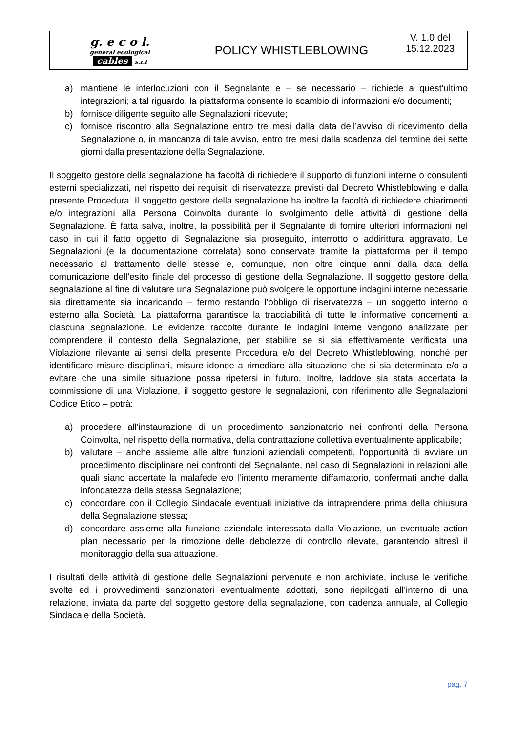| g. e c o l. general ecological cables s.r.l | POLICY WHISTLEBLOWING | V. 1.0 del 15.12.2023 |
a) mantiene le interlocuzioni con il Segnalante e – se necessario – richiede a quest’ultimo integrazioni; a tal riguardo, la piattaforma consente lo scambio di informazioni e/o documenti;
b) fornisce diligente seguito alle Segnalazioni ricevute;
c) fornisce riscontro alla Segnalazione entro tre mesi dalla data dell’avviso di ricevimento della Segnalazione o, in mancanza di tale avviso, entro tre mesi dalla scadenza del termine dei sette giorni dalla presentazione della Segnalazione.
Il soggetto gestore della segnalazione ha facoltà di richiedere il supporto di funzioni interne o consulenti esterni specializzati, nel rispetto dei requisiti di riservatezza previsti dal Decreto Whistleblowing e dalla presente Procedura. Il soggetto gestore della segnalazione ha inoltre la facoltà di richiedere chiarimenti e/o integrazioni alla Persona Coinvolta durante lo svolgimento delle attività di gestione della Segnalazione. È fatta salva, inoltre, la possibilità per il Segnalante di fornire ulteriori informazioni nel caso in cui il fatto oggetto di Segnalazione sia proseguito, interrotto o addirittura aggravato. Le Segnalazioni (e la documentazione correlata) sono conservate tramite la piattaforma per il tempo necessario al trattamento delle stesse e, comunque, non oltre cinque anni dalla data della comunicazione dell’esito finale del processo di gestione della Segnalazione. Il soggetto gestore della segnalazione al fine di valutare una Segnalazione può svolgere le opportune indagini interne necessarie sia direttamente sia incaricando – fermo restando l’obbligo di riservatezza – un soggetto interno o esterno alla Società. La piattaforma garantisce la tracciabilità di tutte le informative concernenti a ciascuna segnalazione. Le evidenze raccolte durante le indagini interne vengono analizzate per comprendere il contesto della Segnalazione, per stabilire se si sia effettivamente verificata una Violazione rilevante ai sensi della presente Procedura e/o del Decreto Whistleblowing, nonché per identificare misure disciplinari, misure idonee a rimediare alla situazione che si sia determinata e/o a evitare che una simile situazione possa ripetersi in futuro. Inoltre, laddove sia stata accertata la commissione di una Violazione, il soggetto gestore le segnalazioni, con riferimento alle Segnalazioni Codice Etico – potrà:
a) procedere all’instaurazione di un procedimento sanzionatorio nei confronti della Persona Coinvolta, nel rispetto della normativa, della contrattazione collettiva eventualmente applicabile;
b) valutare – anche assieme alle altre funzioni aziendali competenti, l’opportunità di avviare un procedimento disciplinare nei confronti del Segnalante, nel caso di Segnalazioni in relazioni alle quali siano accertate la malafede e/o l’intento meramente diffamatorio, confermati anche dalla infondatezza della stessa Segnalazione;
c) concordare con il Collegio Sindacale eventuali iniziative da intraprendere prima della chiusura della Segnalazione stessa;
d) concordare assieme alla funzione aziendale interessata dalla Violazione, un eventuale action plan necessario per la rimozione delle debolezze di controllo rilevate, garantendo altresì il monitoraggio della sua attuazione.
I risultati delle attività di gestione delle Segnalazioni pervenute e non archiviate, incluse le verifiche svolte ed i provvedimenti sanzionatori eventualmente adottati, sono riepilogati all’interno di una relazione, inviata da parte del soggetto gestore della segnalazione, con cadenza annuale, al Collegio Sindacale della Società.
pag. 7